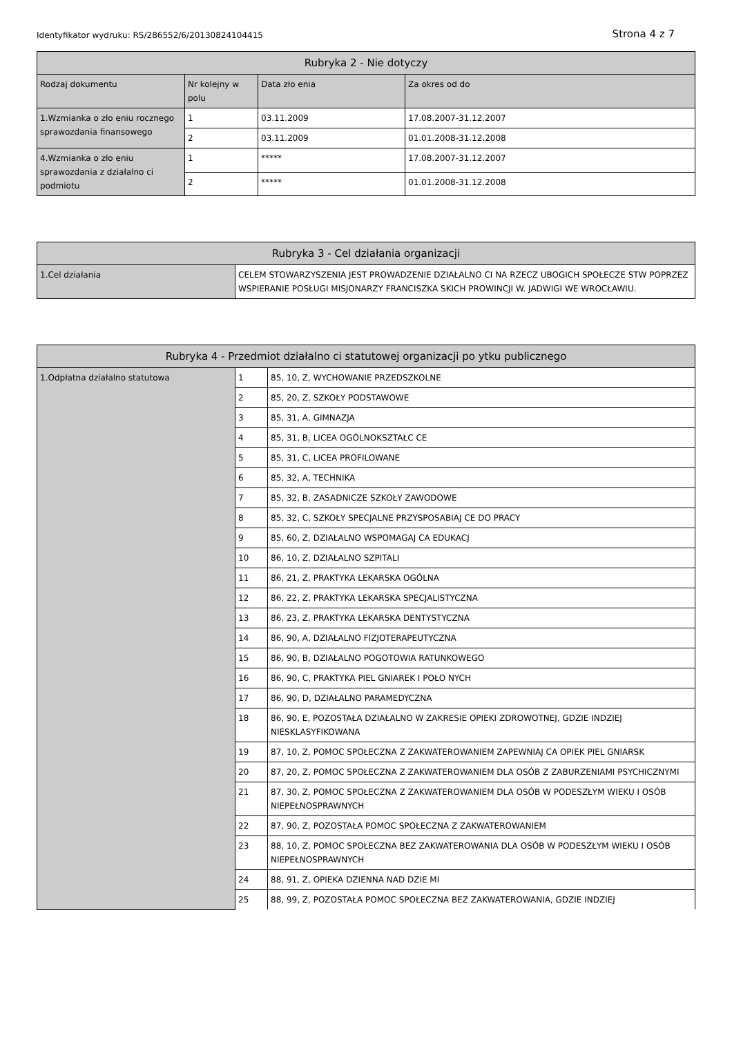Identyfikator wydruku: RS/286552/6/20130824104415 Strona 4 z 7
| Rubryka 2 - Nie dotyczy | | | |
| --- | --- | --- | --- |
| Rodzaj dokumentu | Nr kolejny w polu | Data zło enia | Za okres od do |
| 1.Wzmianka o zło eniu rocznego sprawozdania finansowego | 1 | 03.11.2009 | 17.08.2007-31.12.2007 |
| | 2 | 03.11.2009 | 01.01.2008-31.12.2008 |
| 4.Wzmianka o zło eniu sprawozdania z działalno ci podmiotu | 1 | ***** | 17.08.2007-31.12.2007 |
| | 2 | ***** | 01.01.2008-31.12.2008 |
| Rubryka 3 - Cel działania organizacji | |
| --- | --- |
| 1.Cel działania | CELEM STOWARZYSZENIA JEST PROWADZENIE DZIAŁALNO CI NA RZECZ UBOGICH SPOŁECZE STW POPRZEZ WSPIERANIE POSŁUGI MISJONARZY FRANCISZKA SKICH PROWINCJI W. JADWIGI WE WROCŁAWIU. |
| Rubryka 4 - Przedmiot działalno ci statutowej organizacji po ytku publicznego | | |
| --- | --- | --- |
| 1.Odpłatna działalno statutowa | 1 | 85, 10, Z, WYCHOWANIE PRZEDSZKOLNE |
| | 2 | 85, 20, Z, SZKOŁY PODSTAWOWE |
| | 3 | 85, 31, A, GIMNAZJA |
| | 4 | 85, 31, B, LICEA OGÓLNOKSZTAŁC CE |
| | 5 | 85, 31, C, LICEA PROFILOWANE |
| | 6 | 85, 32, A, TECHNIKA |
| | 7 | 85, 32, B, ZASADNICZE SZKOŁY ZAWODOWE |
| | 8 | 85, 32, C, SZKOŁY SPECJALNE PRZYSPOSABIAJ CE DO PRACY |
| | 9 | 85, 60, Z, DZIAŁALNO WSPOMAGAJ CA EDUKACJ |
| | 10 | 86, 10, Z, DZIAŁALNO SZPITALI |
| | 11 | 86, 21, Z, PRAKTYKA LEKARSKA OGÓLNA |
| | 12 | 86, 22, Z, PRAKTYKA LEKARSKA SPECJALISTYCZNA |
| | 13 | 86, 23, Z, PRAKTYKA LEKARSKA DENTYSTYCZNA |
| | 14 | 86, 90, A, DZIAŁALNO FIZJOTERAPEUTYCZNA |
| | 15 | 86, 90, B, DZIAŁALNO POGOTOWIA RATUNKOWEGO |
| | 16 | 86, 90, C, PRAKTYKA PIEL GNIAREK I POŁO NYCH |
| | 17 | 86, 90, D, DZIAŁALNO PARAMEDYCZNA |
| | 18 | 86, 90, E, POZOSTAŁA DZIAŁALNO W ZAKRESIE OPIEKI ZDROWOTNEJ, GDZIE INDZIEJ NIESKLASYFIKOWANA |
| | 19 | 87, 10, Z, POMOC SPOŁECZNA Z ZAKWATEROWANIEM ZAPEWNIAJ CA OPIEK PIEL GNIARSK |
| | 20 | 87, 20, Z, POMOC SPOŁECZNA Z ZAKWATEROWANIEM DLA OSÓB Z ZABURZENIAMI PSYCHICZNYMI |
| | 21 | 87, 30, Z, POMOC SPOŁECZNA Z ZAKWATEROWANIEM DLA OSÓB W PODESZŁYM WIEKU I OSÓB NIEPEŁNOSPRAWNYCH |
| | 22 | 87, 90, Z, POZOSTAŁA POMOC SPOŁECZNA Z ZAKWATEROWANIEM |
| | 23 | 88, 10, Z, POMOC SPOŁECZNA BEZ ZAKWATEROWANIA DLA OSÓB W PODESZŁYM WIEKU I OSÓB NIEPEŁNOSPRAWNYCH |
| | 24 | 88, 91, Z, OPIEKA DZIENNA NAD DZIE MI |
| | 25 | 88, 99, Z, POZOSTAŁA POMOC SPOŁECZNA BEZ ZAKWATEROWANIA, GDZIE INDZIEJ |